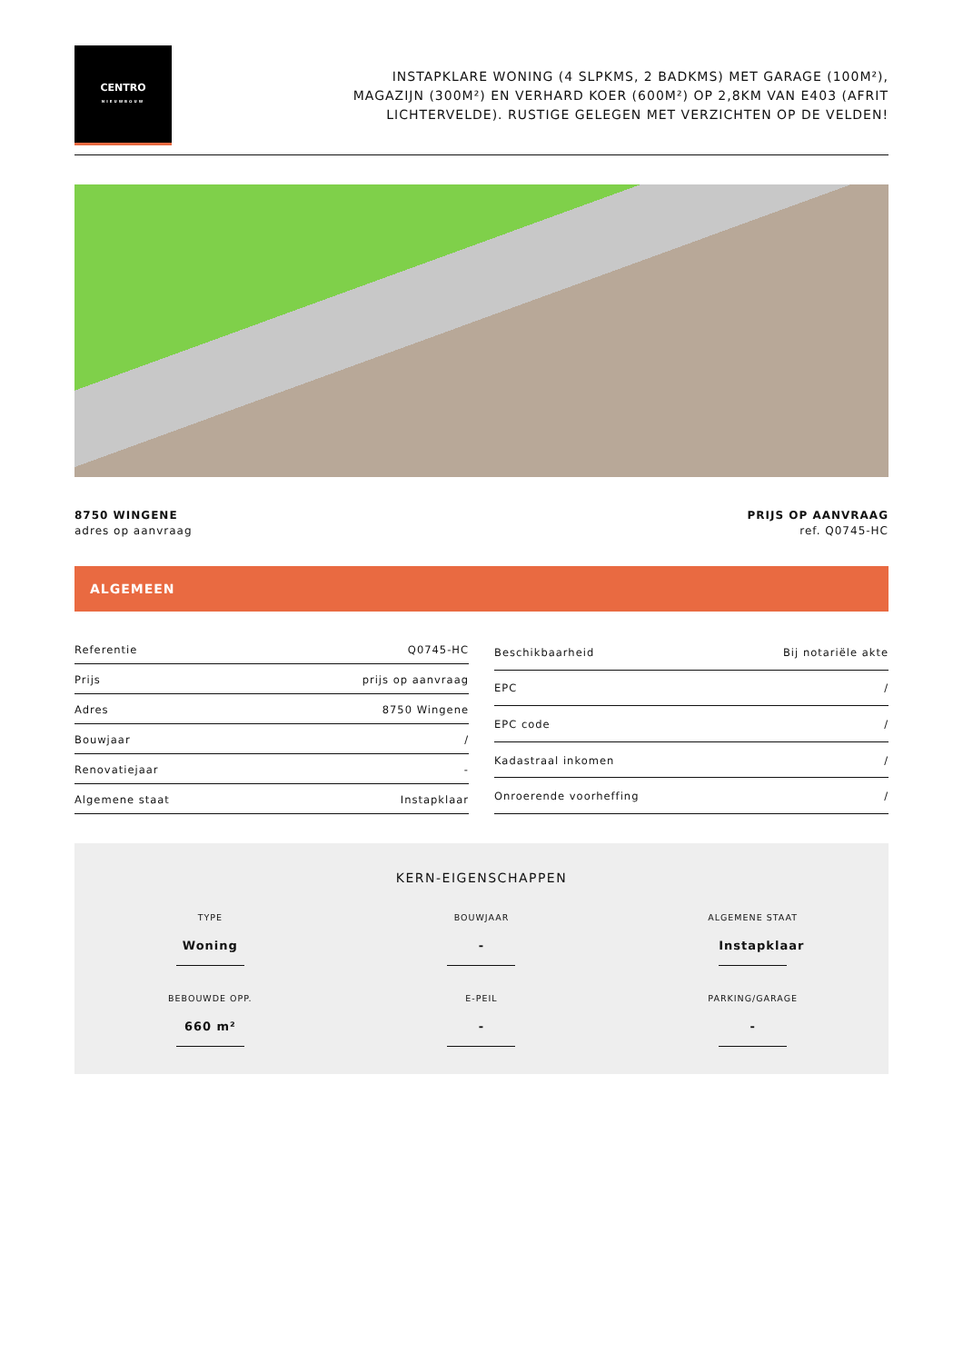CENTRO
NIEUWBOUW
INSTAPKLARE WONING (4 SLPKMS, 2 BADKMS) MET GARAGE (100M²), MAGAZIJN (300M²) EN VERHARD KOER (600M²) OP 2,8KM VAN E403 (AFRIT LICHTERVELDE). RUSTIGE GELEGEN MET VERZICHTEN OP DE VELDEN!
8750 WINGENE
adres op aanvraag
PRIJS OP AANVRAAG
ref. Q0745-HC
ALGEMEEN
| Referentie | Q0745-HC |
| Prijs | prijs op aanvraag |
| Adres | 8750 Wingene |
| Bouwjaar | / |
| Renovatiejaar | - |
| Algemene staat | Instapklaar |
| Beschikbaarheid | Bij notariële akte |
| EPC | / |
| EPC code | / |
| Kadastraal inkomen | / |
| Onroerende voorheffing | / |
KERN-EIGENSCHAPPEN
TYPE
Woning
BOUWJAAR
-
ALGEMENE STAAT
Instapklaar
BEBOUWDE OPP.
660 m²
E-PEIL
-
PARKING/GARAGE
-